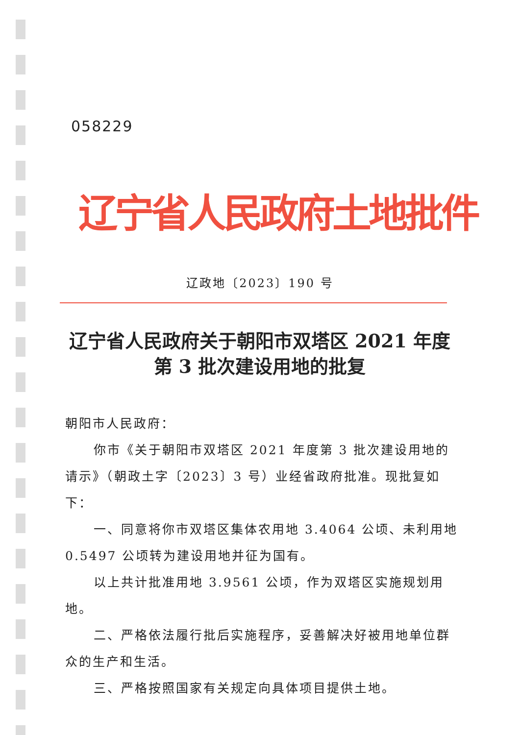058229
辽宁省人民政府土地批件
辽政地〔2023〕190 号
辽宁省人民政府关于朝阳市双塔区 2021 年度
第 3 批次建设用地的批复
朝阳市人民政府：
你市《关于朝阳市双塔区 2021 年度第 3 批次建设用地的请示》（朝政土字〔2023〕3 号）业经省政府批准。现批复如下：
一、同意将你市双塔区集体农用地 3.4064 公顷、未利用地 0.5497 公顷转为建设用地并征为国有。
以上共计批准用地 3.9561 公顷，作为双塔区实施规划用地。
二、严格依法履行批后实施程序，妥善解决好被用地单位群众的生产和生活。
三、严格按照国家有关规定向具体项目提供土地。